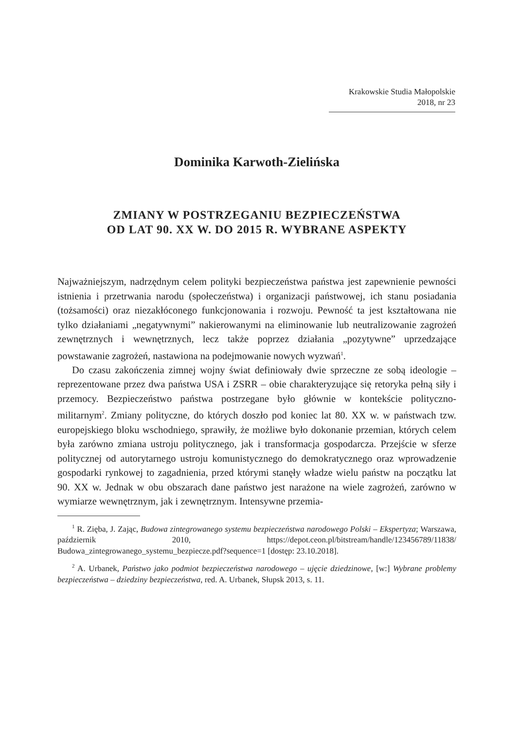Krakowskie Studia Małopolskie
2018, nr 23
Dominika Karwoth-Zielińska
ZMIANY W POSTRZEGANIU BEZPIECZEŃSTWA
OD LAT 90. XX W. DO 2015 R. WYBRANE ASPEKTY
Najważniejszym, nadrzędnym celem polityki bezpieczeństwa państwa jest zapewnienie pewności istnienia i przetrwania narodu (społeczeństwa) i organizacji państwowej, ich stanu posiadania (tożsamości) oraz niezakłóconego funkcjonowania i rozwoju. Pewność ta jest kształtowana nie tylko działaniami „negatywnymi” nakierowanymi na eliminowanie lub neutralizowanie zagrożeń zewnętrznych i wewnętrznych, lecz także poprzez działania „pozytywne” uprzedzające powstawanie zagrożeń, nastawiona na podejmowanie nowych wyzwań<sup>1</sup>.
Do czasu zakończenia zimnej wojny świat definiowały dwie sprzeczne ze sobą ideologie – reprezentowane przez dwa państwa USA i ZSRR – obie charakteryzujące się retoryka pełną siły i przemocy. Bezpieczeństwo państwa postrzegane było głównie w kontekście polityczno-militarnym<sup>2</sup>. Zmiany polityczne, do których doszło pod koniec lat 80. XX w. w państwach tzw. europejskiego bloku wschodniego, sprawiły, że możliwe było dokonanie przemian, których celem była zarówno zmiana ustroju politycznego, jak i transformacja gospodarcza. Przejście w sferze politycznej od autorytarnego ustroju komunistycznego do demokratycznego oraz wprowadzenie gospodarki rynkowej to zagadnienia, przed którymi stanęły władze wielu państw na początku lat 90. XX w. Jednak w obu obszarach dane państwo jest narażone na wiele zagrożeń, zarówno w wymiarze wewnętrznym, jak i zewnętrznym. Intensywne przemia-
<sup>1</sup> R. Zięba, J. Zając, Budowa zintegrowanego systemu bezpieczeństwa narodowego Polski – Ekspertyza; Warszawa, październik 2010, https://depot.ceon.pl/bitstream/handle/123456789/11838/ Budowa_zintegrowanego_systemu_bezpiecze.pdf?sequence=1 [dostęp: 23.10.2018].
<sup>2</sup> A. Urbanek, Państwo jako podmiot bezpieczeństwa narodowego – ujęcie dziedzinowe, [w:] Wybrane problemy bezpieczeństwa – dziedziny bezpieczeństwa, red. A. Urbanek, Słupsk 2013, s. 11.